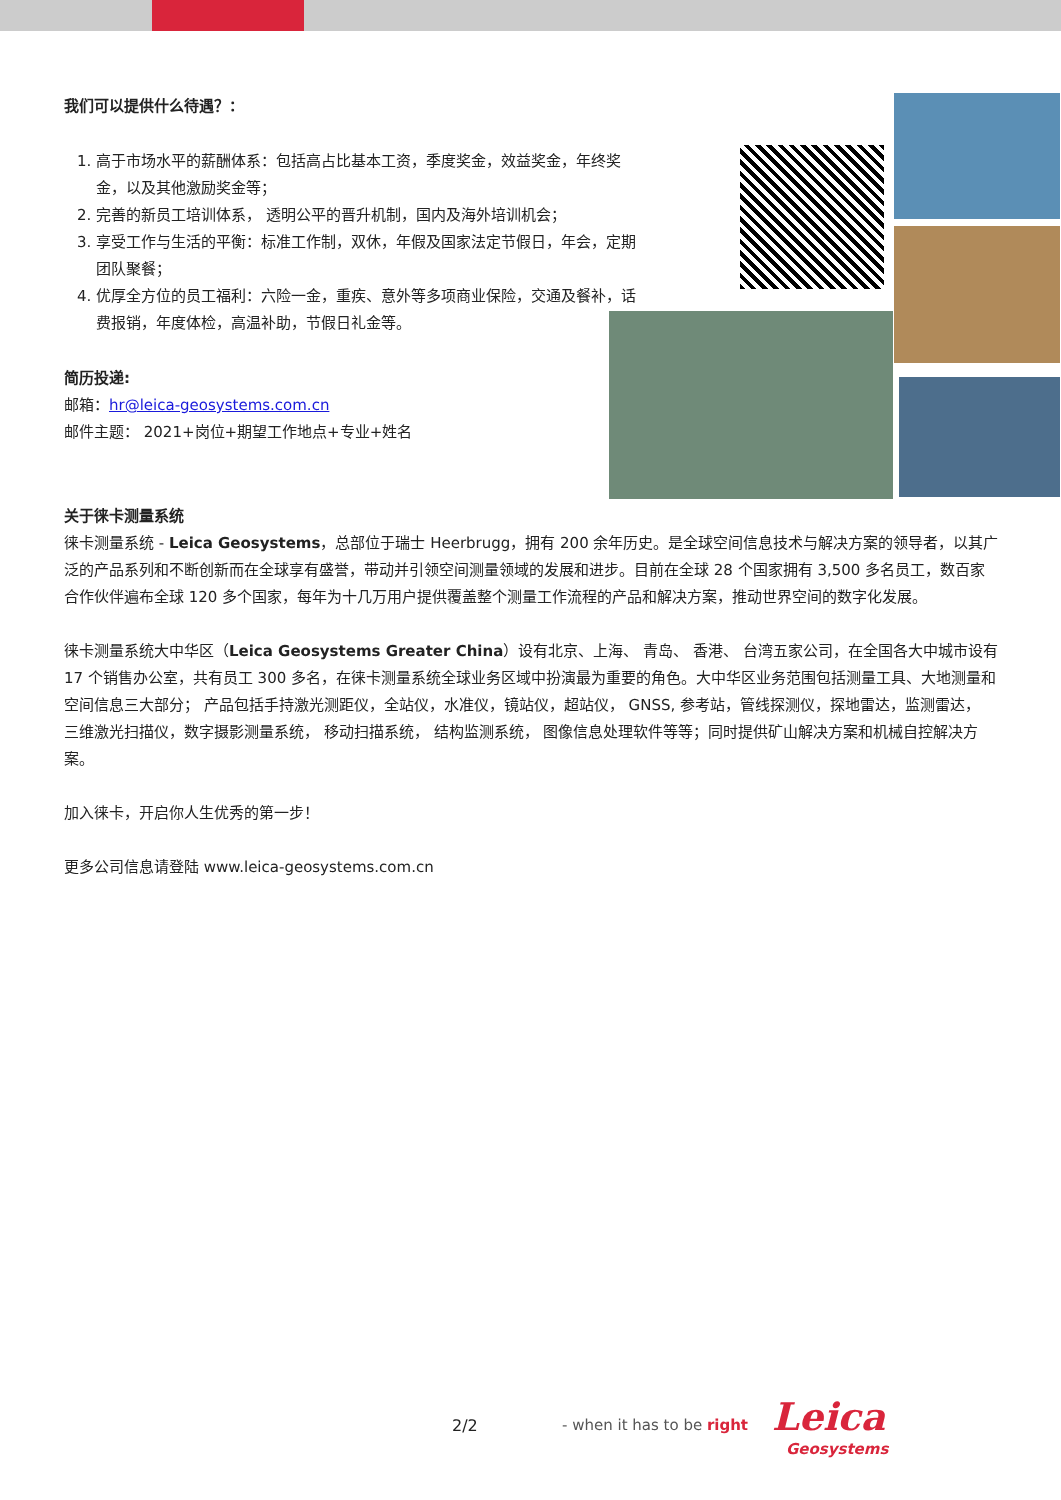我们可以提供什么待遇？：
1. 高于市场水平的薪酬体系：包括高占比基本工资，季度奖金，效益奖金，年终奖金，以及其他激励奖金等；
2. 完善的新员工培训体系， 透明公平的晋升机制，国内及海外培训机会；
3. 享受工作与生活的平衡：标准工作制，双休，年假及国家法定节假日，年会，定期团队聚餐；
4. 优厚全方位的员工福利：六险一金，重疾、意外等多项商业保险，交通及餐补，话费报销，年度体检，高温补助，节假日礼金等。
简历投递:
邮箱：hr@leica-geosystems.com.cn
邮件主题： 2021+岗位+期望工作地点+专业+姓名
关于徕卡测量系统
徕卡测量系统 - Leica Geosystems，总部位于瑞士 Heerbrugg，拥有 200 余年历史。是全球空间信息技术与解决方案的领导者，以其广泛的产品系列和不断创新而在全球享有盛誉，带动并引领空间测量领域的发展和进步。目前在全球 28 个国家拥有 3,500 多名员工，数百家合作伙伴遍布全球 120 多个国家，每年为十几万用户提供覆盖整个测量工作流程的产品和解决方案，推动世界空间的数字化发展。
徕卡测量系统大中华区（Leica Geosystems Greater China）设有北京、上海、 青岛、 香港、 台湾五家公司，在全国各大中城市设有 17 个销售办公室，共有员工 300 多名，在徕卡测量系统全球业务区域中扮演最为重要的角色。大中华区业务范围包括测量工具、大地测量和空间信息三大部分； 产品包括手持激光测距仪，全站仪，水准仪，镜站仪，超站仪， GNSS, 参考站，管线探测仪，探地雷达，监测雷达， 三维激光扫描仪，数字摄影测量系统， 移动扫描系统， 结构监测系统， 图像信息处理软件等等；同时提供矿山解决方案和机械自控解决方案。
加入徕卡，开启你人生优秀的第一步！
更多公司信息请登陆 www.leica-geosystems.com.cn
2/2 - when it has to be right Leica
Geosystems